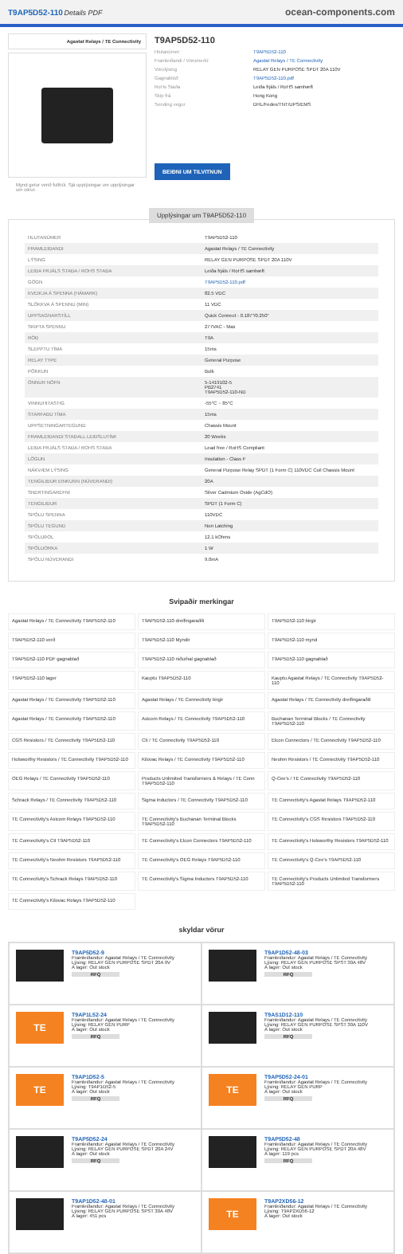T9AP5D52-110 Details PDF
ocean-components.com
Agastat Relays / TE Connectivity
Mynd getur verið fulltrúi. Sjá upplýsingar um upplýsingar um vörur.
T9AP5D52-110
Hlutanúmer: T9AP5D52-110
Framleiðandi / Vörumerki: Agastat Relays / TE Connectivity
Vörulýsing RELAY GEN PURPOSE SPDT 20A 110V
Gagnablöð: T9AP5D52-110.pdf
RoHs Staða Leiða frjáls / RoHS samhæft
Skip frá Hong Kong
Sending vegur DHL/Fedex/TNT/UPS/EMS
BEIÐNI UM TILVITNUN
Upplýsingar um T9AP5D52-110
| HLUTANÚMER | T9AP5D52-110 |
| FRAMLEIÐANDI | Agastat Relays / TE Connectivity |
| LÝSING | RELAY GEN PURPOSE SPDT 20A 110V |
| LEIÐA FRJÁLS STAÐA / ROHS STAÐA | Leiða frjáls / RoHS samhæft |
| GÖGN | T9AP5D52-110.pdf |
| KVEIKJA Á SPENNA (HÁMARK) | 82.5 VDC |
| SLÖKKVA Á SPENNU (MIN) | 11 VDC |
| UPPSAGNARSTÍLL | Quick Connect - 0.187"/0.250" |
| SKIPTA SPENNU | 277VAC - Max |
| RÖÐ | T9A |
| SLEPPTU TÍMA | 15ms |
| RELAY TYPE | General Purpose |
| PÖKKUN | Bulk |
| ÖNNUR NÖFN | 5-1419102-5 PB2741 T9AP5D52-110-ND |
| VINNUHITASTIG | -55°C ~ 85°C |
| STARFAÐU TÍMA | 15ms |
| UPPSETNINGARTEGUND | Chassis Mount |
| FRAMLEIÐANDI STAÐALL LEIÐSLUTÍMI | 20 Weeks |
| LEIÐA FRJÁLS STAÐA / ROHS STAÐA | Lead free / RoHS Compliant |
| LÖGUN | Insulation - Class F |
| NÁKVÆM LÝSING | General Purpose Relay SPDT (1 Form C) 110VDC Coil Chassis Mount |
| TENGILIÐUR EINKUNN (NÚVERANDI) | 20A |
| SNERTINGAREFNI | Silver Cadmium Oxide (AgCdO) |
| TENGILIÐUR | SPDT (1 Form C) |
| SPÓLU SPENNA | 110VDC |
| SPÓLU TEGUND | Non Latching |
| SPÓLUÞOL | 12.1 kOhms |
| SPÓLUORKA | 1 W |
| SPÓLU NÚVERANDI | 9.0mA |
Svipaðir merkingar
Agastat Relays / TE Connectivity T9AP5D52-110
T9AP5D52-110 dreifingaraðili
T9AP5D52-110 birgir
T9AP5D52-110 verð
T9AP5D52-110 Myndir
T9AP5D52-110 mynd
T9AP5D52-110 PDF gagnablað
T9AP5D52-110 niðurhal gagnablað
T9AP5D52-110 gagnablað
T9AP5D52-110 lager
Kauptu T9AP5D52-110
Kauptu Agastat Relays / TE Connectivity T9AP5D52-110
Agastat Relays / TE Connectivity T9AP5D52-110
Agastat Relays / TE Connectivity birgir
Agastat Relays / TE Connectivity dreifingaraðili
Agastat Relays / TE Connectivity T9AP5D52-110
Axicom Relays / TE Connectivity T9AP5D52-110
Buchanan Terminal Blocks / TE Connectivity T9AP5D52-110
CGS Resistors / TE Connectivity T9AP5D52-110
CII / TE Connectivity T9AP5D52-110
Elcon Connectors / TE Connectivity T9AP5D52-110
Holsworthy Resistors / TE Connectivity T9AP5D52-110
Kilovac Relays / TE Connectivity T9AP5D52-110
Neohm Resistors / TE Connectivity T9AP5D52-110
OEG Relays / TE Connectivity T9AP5D52-110
Products Unlimited Transformers & Relays / TE Conn T9AP5D52-110
Q-Cee's / TE Connectivity T9AP5D52-110
Schrack Relays / TE Connectivity T9AP5D52-110
Sigma Inductors / TE Connectivity T9AP5D52-110
TE Connectivity's Agastat Relays T9AP5D52-110
TE Connectivity's Axicom Relays T9AP5D52-110
TE Connectivity's Buchanan Terminal Blocks T9AP5D52-110
TE Connectivity's CGS Resistors T9AP5D52-110
TE Connectivity's CII T9AP5D52-110
TE Connectivity's Elcon Connectors T9AP5D52-110
TE Connectivity's Holsworthy Resistors T9AP5D52-110
TE Connectivity's Neohm Resistors T9AP5D52-110
TE Connectivity's OEG Relays T9AP5D52-110
TE Connectivity's Q-Cee's T9AP5D52-110
TE Connectivity's Schrack Relays T9AP5D52-110
TE Connectivity's Sigma Inductors T9AP5D52-110
TE Connectivity's Products Unlimited Transformers T9AP5D52-110
TE Connectivity's Kilovac Relays T9AP5D52-110
skyldar vörur
T9AP5D52-9
Framleiðandur: Agastat Relays / TE Connectivity
Lýsing: RELAY GEN PURPOSE SPDT 20A 9V
Á lager: Out stock
RFQ
T9AP1D52-48-03
Framleiðandur: Agastat Relays / TE Connectivity
Lýsing: RELAY GEN PURPOSE SPST 30A 48V
Á lager: Out stock
RFQ
TE
T9AP1L52-24
Framleiðandur: Agastat Relays / TE Connectivity
Lýsing: RELAY GEN PURP
Á lager: Out stock
RFQ
T9AS1D12-110
Framleiðandur: Agastat Relays / TE Connectivity
Lýsing: RELAY GEN PURPOSE SPST 30A 110V
Á lager: Out stock
RFQ
TE
T9AP1D52-5
Framleiðandur: Agastat Relays / TE Connectivity
Lýsing: T9AP1D52-5
Á lager: Out stock
RFQ
TE
T9AP5D52-24-01
Framleiðandur: Agastat Relays / TE Connectivity
Lýsing: RELAY GEN PURP
Á lager: Out stock
RFQ
T9AP5D52-24
Framleiðandur: Agastat Relays / TE Connectivity
Lýsing: RELAY GEN PURPOSE SPDT 20A 24V
Á lager: Out stock
RFQ
T9AP5D52-48
Framleiðandur: Agastat Relays / TE Connectivity
Lýsing: RELAY GEN PURPOSE SPDT 20A 48V
Á lager: 119 pcs
RFQ
T9AP1D52-48-01
Framleiðandur: Agastat Relays / TE Connectivity
Lýsing: RELAY GEN PURPOSE SPST 30A 48V
Á lager: 451 pcs
TE
T9AP2XD56-12
Framleiðandur: Agastat Relays / TE Connectivity
Lýsing: T9AP2XD56-12
Á lager: Out stock